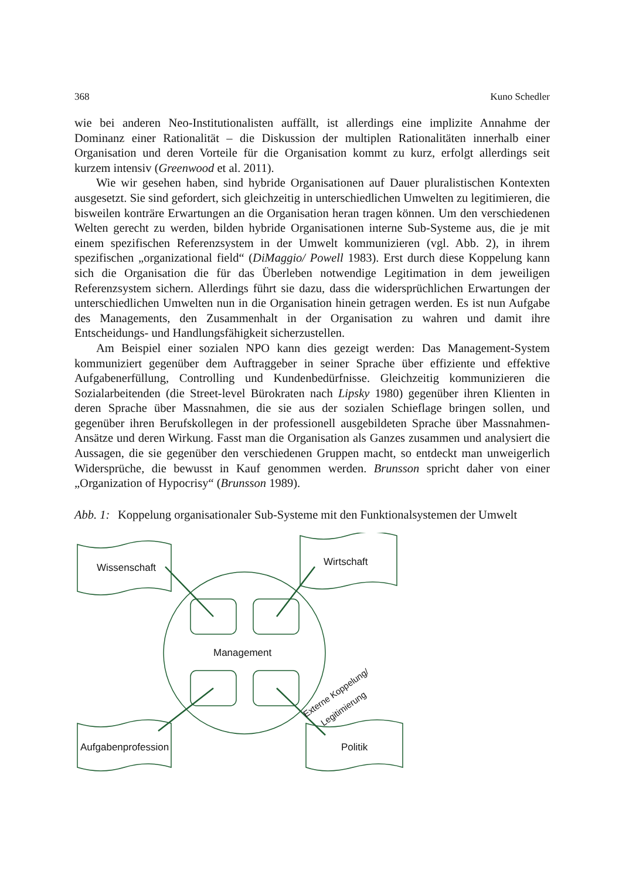368 Kuno Schedler
wie bei anderen Neo-Institutionalisten auffällt, ist allerdings eine implizite Annahme der Dominanz einer Rationalität – die Diskussion der multiplen Rationalitäten innerhalb einer Organisation und deren Vorteile für die Organisation kommt zu kurz, erfolgt allerdings seit kurzem intensiv (Greenwood et al. 2011).
Wie wir gesehen haben, sind hybride Organisationen auf Dauer pluralistischen Kontexten ausgesetzt. Sie sind gefordert, sich gleichzeitig in unterschiedlichen Umwelten zu legitimieren, die bisweilen konträre Erwartungen an die Organisation heran tragen können. Um den verschiedenen Welten gerecht zu werden, bilden hybride Organisationen interne Sub-Systeme aus, die je mit einem spezifischen Referenzsystem in der Umwelt kommunizieren (vgl. Abb. 2), in ihrem spezifischen „organizational field“ (DiMaggio/ Powell 1983). Erst durch diese Koppelung kann sich die Organisation die für das Überleben notwendige Legitimation in dem jeweiligen Referenzsystem sichern. Allerdings führt sie dazu, dass die widersprüchlichen Erwartungen der unterschiedlichen Umwelten nun in die Organisation hinein getragen werden. Es ist nun Aufgabe des Managements, den Zusammenhalt in der Organisation zu wahren und damit ihre Entscheidungs- und Handlungsfähigkeit sicherzustellen.
Am Beispiel einer sozialen NPO kann dies gezeigt werden: Das Management-System kommuniziert gegenüber dem Auftraggeber in seiner Sprache über effiziente und effektive Aufgabenerfüllung, Controlling und Kundenbedürfnisse. Gleichzeitig kommunizieren die Sozialarbeitenden (die Street-level Bürokraten nach Lipsky 1980) gegenüber ihren Klienten in deren Sprache über Massnahmen, die sie aus der sozialen Schieflage bringen sollen, und gegenüber ihren Berufskollegen in der professionell ausgebildeten Sprache über Massnahmen-Ansätze und deren Wirkung. Fasst man die Organisation als Ganzes zusammen und analysiert die Aussagen, die sie gegenüber den verschiedenen Gruppen macht, so entdeckt man unweigerlich Widersprüche, die bewusst in Kauf genommen werden. Brunsson spricht daher von einer „Organization of Hypocrisy“ (Brunsson 1989).
Abb. 1: Koppelung organisationaler Sub-Systeme mit den Funktionalsystemen der Umwelt
Wissenschaft
Wirtschaft
Aufgabenprofession
Politik
Management
Externe Koppelung/
Legitimierung